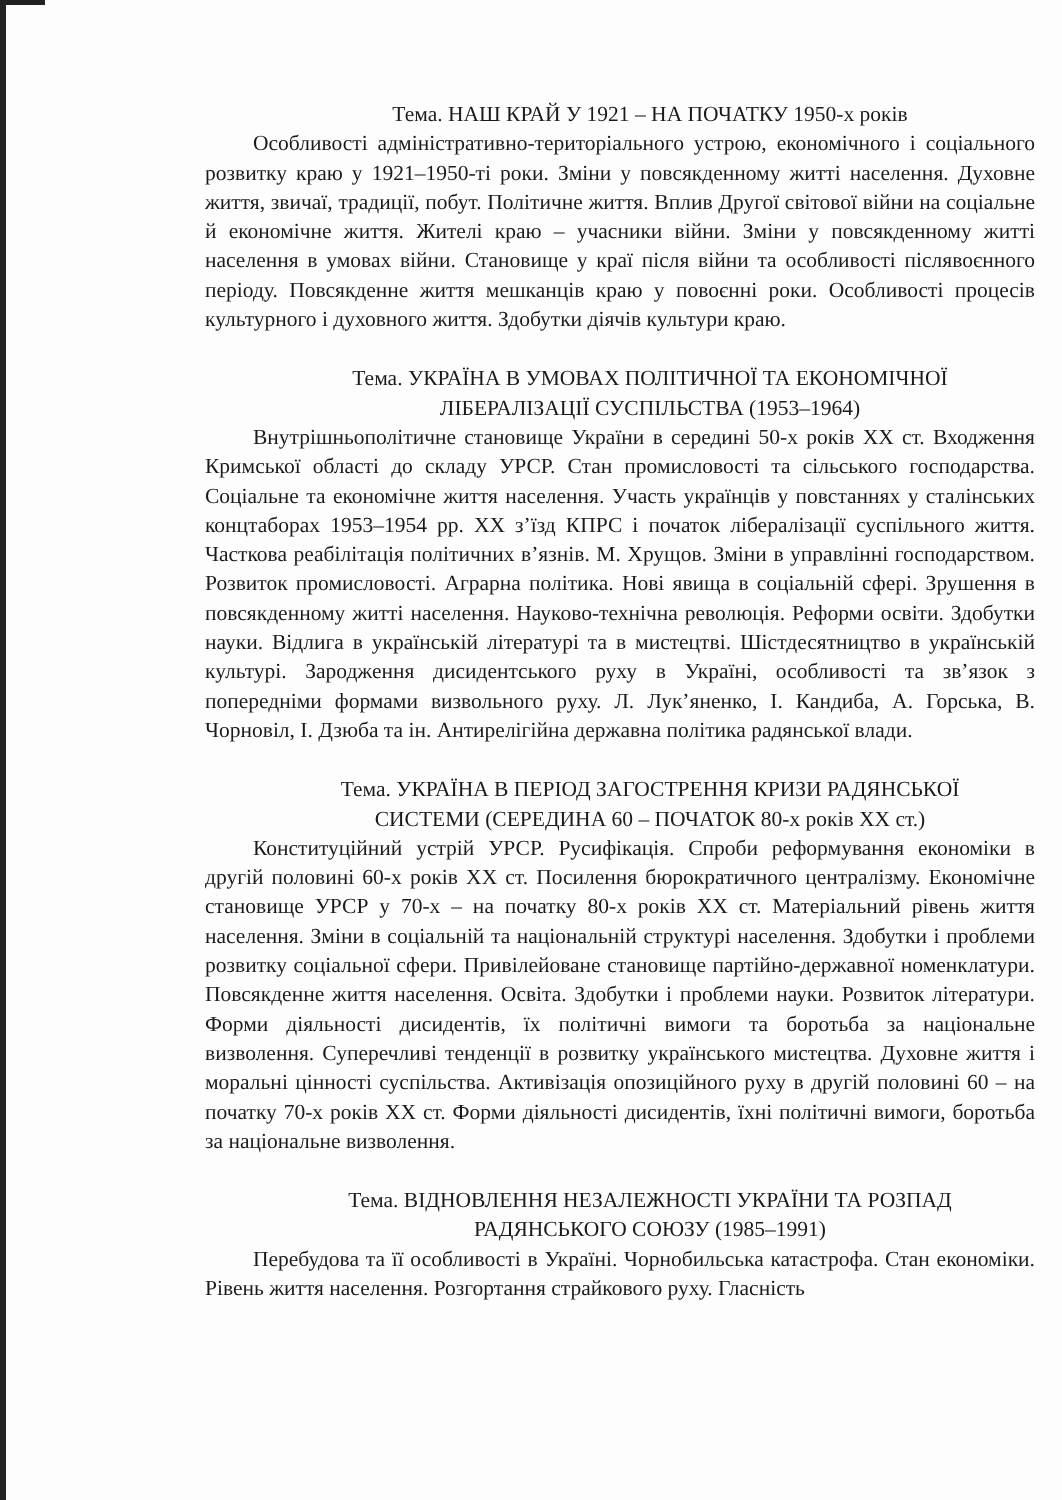Тема. НАШ КРАЙ У 1921 – НА ПОЧАТКУ 1950-х років
Особливості адміністративно-територіального устрою, економічного і соціального розвитку краю у 1921–1950-ті роки. Зміни у повсякденному житті населення. Духовне життя, звичаї, традиції, побут. Політичне життя. Вплив Другої світової війни на соціальне й економічне життя. Жителі краю – учасники війни. Зміни у повсякденному житті населення в умовах війни. Становище у краї після війни та особливості післявоєнного періоду. Повсякденне життя мешканців краю у повоєнні роки. Особливості процесів культурного і духовного життя. Здобутки діячів культури краю.
Тема. УКРАЇНА В УМОВАХ ПОЛІТИЧНОЇ ТА ЕКОНОМІЧНОЇ
ЛІБЕРАЛІЗАЦІЇ СУСПІЛЬСТВА (1953–1964)
Внутрішньополітичне становище України в середині 50-х років ХХ ст. Входження Кримської області до складу УРСР. Стан промисловості та сільського господарства. Соціальне та економічне життя населення. Участь українців у повстаннях у сталінських концтаборах 1953–1954 рр. ХХ з’їзд КПРС і початок лібералізації суспільного життя. Часткова реабілітація політичних в’язнів. М. Хрущов. Зміни в управлінні господарством. Розвиток промисловості. Аграрна політика. Нові явища в соціальній сфері. Зрушення в повсякденному житті населення. Науково-технічна революція. Реформи освіти. Здобутки науки. Відлига в українській літературі та в мистецтві. Шістдесятництво в українській культурі. Зародження дисидентського руху в Україні, особливості та зв’язок з попередніми формами визвольного руху. Л. Лук’яненко, І. Кандиба, А. Горська, В. Чорновіл, І. Дзюба та ін. Антирелігійна державна політика радянської влади.
Тема. УКРАЇНА В ПЕРІОД ЗАГОСТРЕННЯ КРИЗИ РАДЯНСЬКОЇ
СИСТЕМИ (СЕРЕДИНА 60 – ПОЧАТОК 80-х років ХХ ст.)
Конституційний устрій УРСР. Русифікація. Спроби реформування економіки в другій половині 60-х років ХХ ст. Посилення бюрократичного централізму. Економічне становище УРСР у 70-х – на початку 80-х років ХХ ст. Матеріальний рівень життя населення. Зміни в соціальній та національній структурі населення. Здобутки і проблеми розвитку соціальної сфери. Привілейоване становище партійно-державної номенклатури. Повсякденне життя населення. Освіта. Здобутки і проблеми науки. Розвиток літератури. Форми діяльності дисидентів, їх політичні вимоги та боротьба за національне визволення. Суперечливі тенденції в розвитку українського мистецтва. Духовне життя і моральні цінності суспільства. Активізація опозиційного руху в другій половині 60 – на початку 70-х років ХХ ст. Форми діяльності дисидентів, їхні політичні вимоги, боротьба за національне визволення.
Тема. ВІДНОВЛЕННЯ НЕЗАЛЕЖНОСТІ УКРАЇНИ ТА РОЗПАД
РАДЯНСЬКОГО СОЮЗУ (1985–1991)
Перебудова та її особливості в Україні. Чорнобильська катастрофа. Стан економіки. Рівень життя населення. Розгортання страйкового руху. Гласність